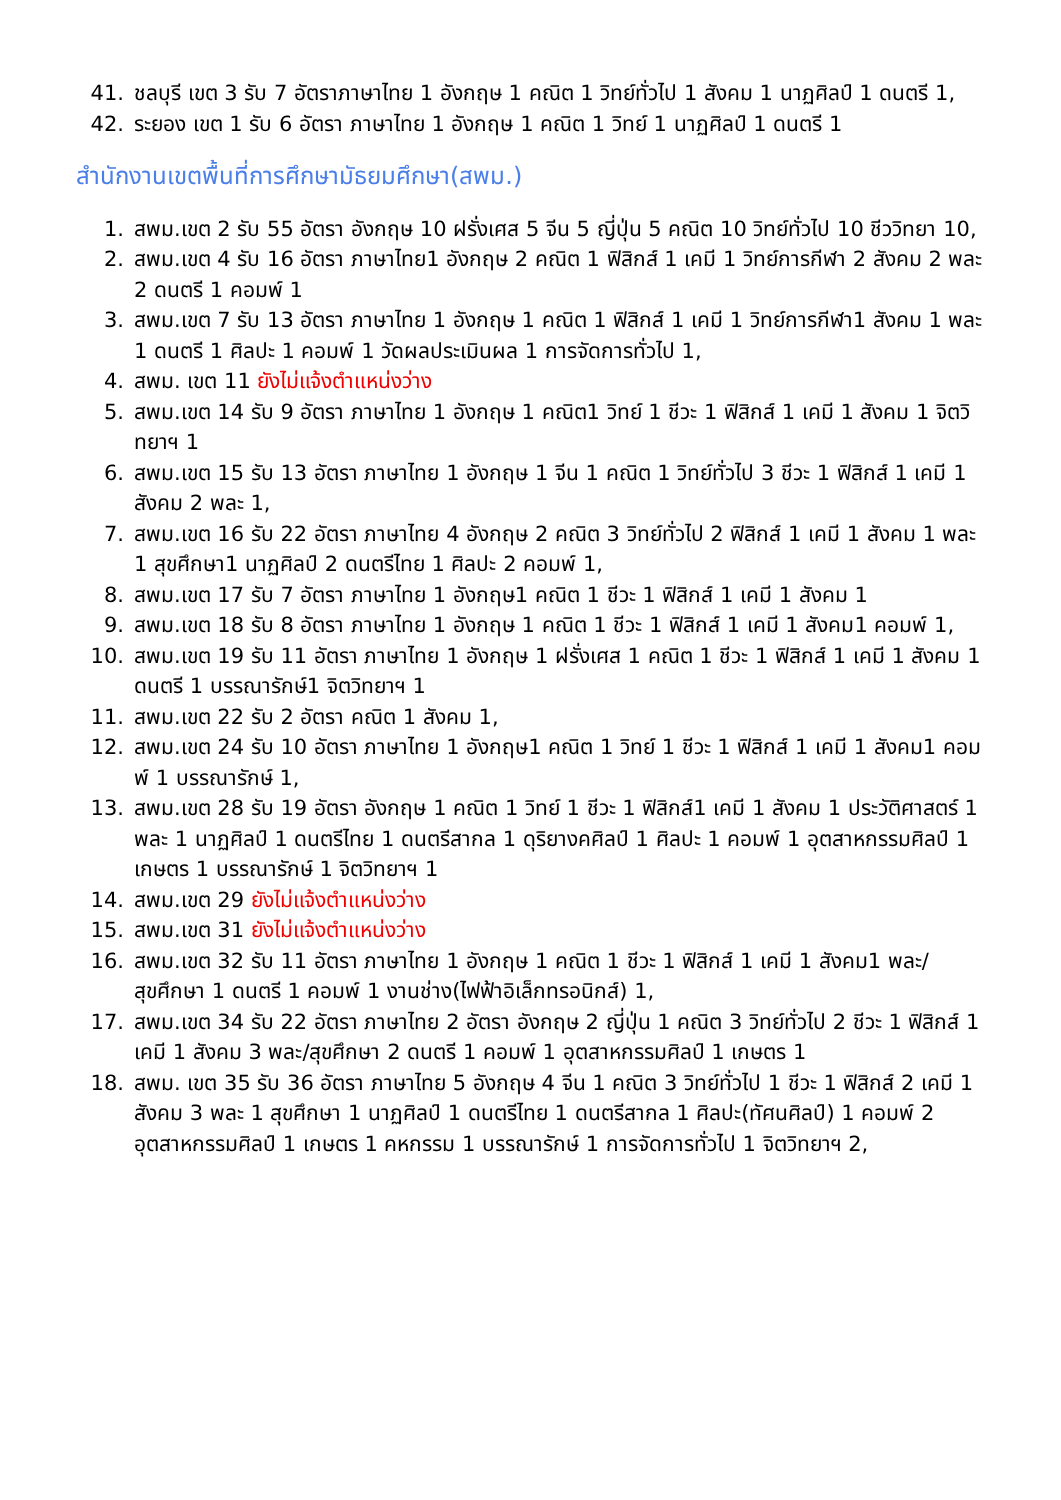41. ชลบุรี เขต 3 รับ 7 อัตราภาษาไทย 1 อังกฤษ 1 คณิต 1 วิทย์ทั่วไป 1 สังคม 1 นาฏศิลป์ 1 ดนตรี 1,
42. ระยอง เขต 1 รับ 6 อัตรา ภาษาไทย 1 อังกฤษ 1 คณิต 1 วิทย์ 1 นาฏศิลป์ 1 ดนตรี 1
สำนักงานเขตพื้นที่การศึกษามัธยมศึกษา(สพม.)
1. สพม.เขต 2 รับ 55 อัตรา อังกฤษ 10 ฝรั่งเศส 5 จีน 5 ญี่ปุ่น 5 คณิต 10 วิทย์ทั่วไป 10 ชีววิทยา 10,
2. สพม.เขต 4 รับ 16 อัตรา ภาษาไทย1 อังกฤษ 2 คณิต 1 ฟิสิกส์ 1 เคมี 1 วิทย์การกีฬา 2 สังคม 2 พละ 2 ดนตรี 1 คอมพ์ 1
3. สพม.เขต 7 รับ 13 อัตรา ภาษาไทย 1 อังกฤษ 1 คณิต 1 ฟิสิกส์ 1 เคมี 1 วิทย์การกีฬา1 สังคม 1 พละ 1 ดนตรี 1 ศิลปะ 1 คอมพ์ 1 วัดผลประเมินผล 1 การจัดการทั่วไป 1,
4. สพม. เขต 11 ยังไม่แจ้งตำแหน่งว่าง
5. สพม.เขต 14 รับ 9 อัตรา ภาษาไทย 1 อังกฤษ 1 คณิต1 วิทย์ 1 ชีวะ 1 ฟิสิกส์ 1 เคมี 1 สังคม 1 จิตวิทยาฯ 1
6. สพม.เขต 15 รับ 13 อัตรา ภาษาไทย 1 อังกฤษ 1 จีน 1 คณิต 1 วิทย์ทั่วไป 3 ชีวะ 1 ฟิสิกส์ 1 เคมี 1 สังคม 2 พละ 1,
7. สพม.เขต 16 รับ 22 อัตรา ภาษาไทย 4 อังกฤษ 2 คณิต 3 วิทย์ทั่วไป 2 ฟิสิกส์ 1 เคมี 1 สังคม 1 พละ 1 สุขศึกษา1 นาฏศิลป์ 2 ดนตรีไทย 1 ศิลปะ 2 คอมพ์ 1,
8. สพม.เขต 17 รับ 7 อัตรา ภาษาไทย 1 อังกฤษ1 คณิต 1 ชีวะ 1 ฟิสิกส์ 1 เคมี 1 สังคม 1
9. สพม.เขต 18 รับ 8 อัตรา ภาษาไทย 1 อังกฤษ 1 คณิต 1 ชีวะ 1 ฟิสิกส์ 1 เคมี 1 สังคม1 คอมพ์ 1,
10. สพม.เขต 19 รับ 11 อัตรา ภาษาไทย 1 อังกฤษ 1 ฝรั่งเศส 1 คณิต 1 ชีวะ 1 ฟิสิกส์ 1 เคมี 1 สังคม 1 ดนตรี 1 บรรณารักษ์1 จิตวิทยาฯ 1
11. สพม.เขต 22 รับ 2 อัตรา คณิต 1 สังคม 1,
12. สพม.เขต 24 รับ 10 อัตรา ภาษาไทย 1 อังกฤษ1 คณิต 1 วิทย์ 1 ชีวะ 1 ฟิสิกส์ 1 เคมี 1 สังคม1 คอมพ์ 1 บรรณารักษ์ 1,
13. สพม.เขต 28 รับ 19 อัตรา อังกฤษ 1 คณิต 1 วิทย์ 1 ชีวะ 1 ฟิสิกส์1 เคมี 1 สังคม 1 ประวัติศาสตร์ 1 พละ 1 นาฏศิลป์ 1 ดนตรีไทย 1 ดนตรีสากล 1 ดุริยางคศิลป์ 1 ศิลปะ 1 คอมพ์ 1 อุตสาหกรรมศิลป์ 1 เกษตร 1 บรรณารักษ์ 1 จิตวิทยาฯ 1
14. สพม.เขต 29 ยังไม่แจ้งตำแหน่งว่าง
15. สพม.เขต 31 ยังไม่แจ้งตำแหน่งว่าง
16. สพม.เขต 32 รับ 11 อัตรา ภาษาไทย 1 อังกฤษ 1 คณิต 1 ชีวะ 1 ฟิสิกส์ 1 เคมี 1 สังคม1 พละ/สุขศึกษา 1 ดนตรี 1 คอมพ์ 1 งานช่าง(ไฟฟ้าอิเล็กทรอนิกส์) 1,
17. สพม.เขต 34 รับ 22 อัตรา ภาษาไทย 2 อัตรา อังกฤษ 2 ญี่ปุ่น 1 คณิต 3 วิทย์ทั่วไป 2 ชีวะ 1 ฟิสิกส์ 1 เคมี 1 สังคม 3 พละ/สุขศึกษา 2 ดนตรี 1 คอมพ์ 1 อุตสาหกรรมศิลป์ 1 เกษตร 1
18. สพม. เขต 35 รับ 36 อัตรา ภาษาไทย 5 อังกฤษ 4 จีน 1 คณิต 3 วิทย์ทั่วไป 1 ชีวะ 1 ฟิสิกส์ 2 เคมี 1 สังคม 3 พละ 1 สุขศึกษา 1 นาฏศิลป์ 1 ดนตรีไทย 1 ดนตรีสากล 1 ศิลปะ(ทัศนศิลป์) 1 คอมพ์ 2 อุตสาหกรรมศิลป์ 1 เกษตร 1 คหกรรม 1 บรรณารักษ์ 1 การจัดการทั่วไป 1 จิตวิทยาฯ 2,